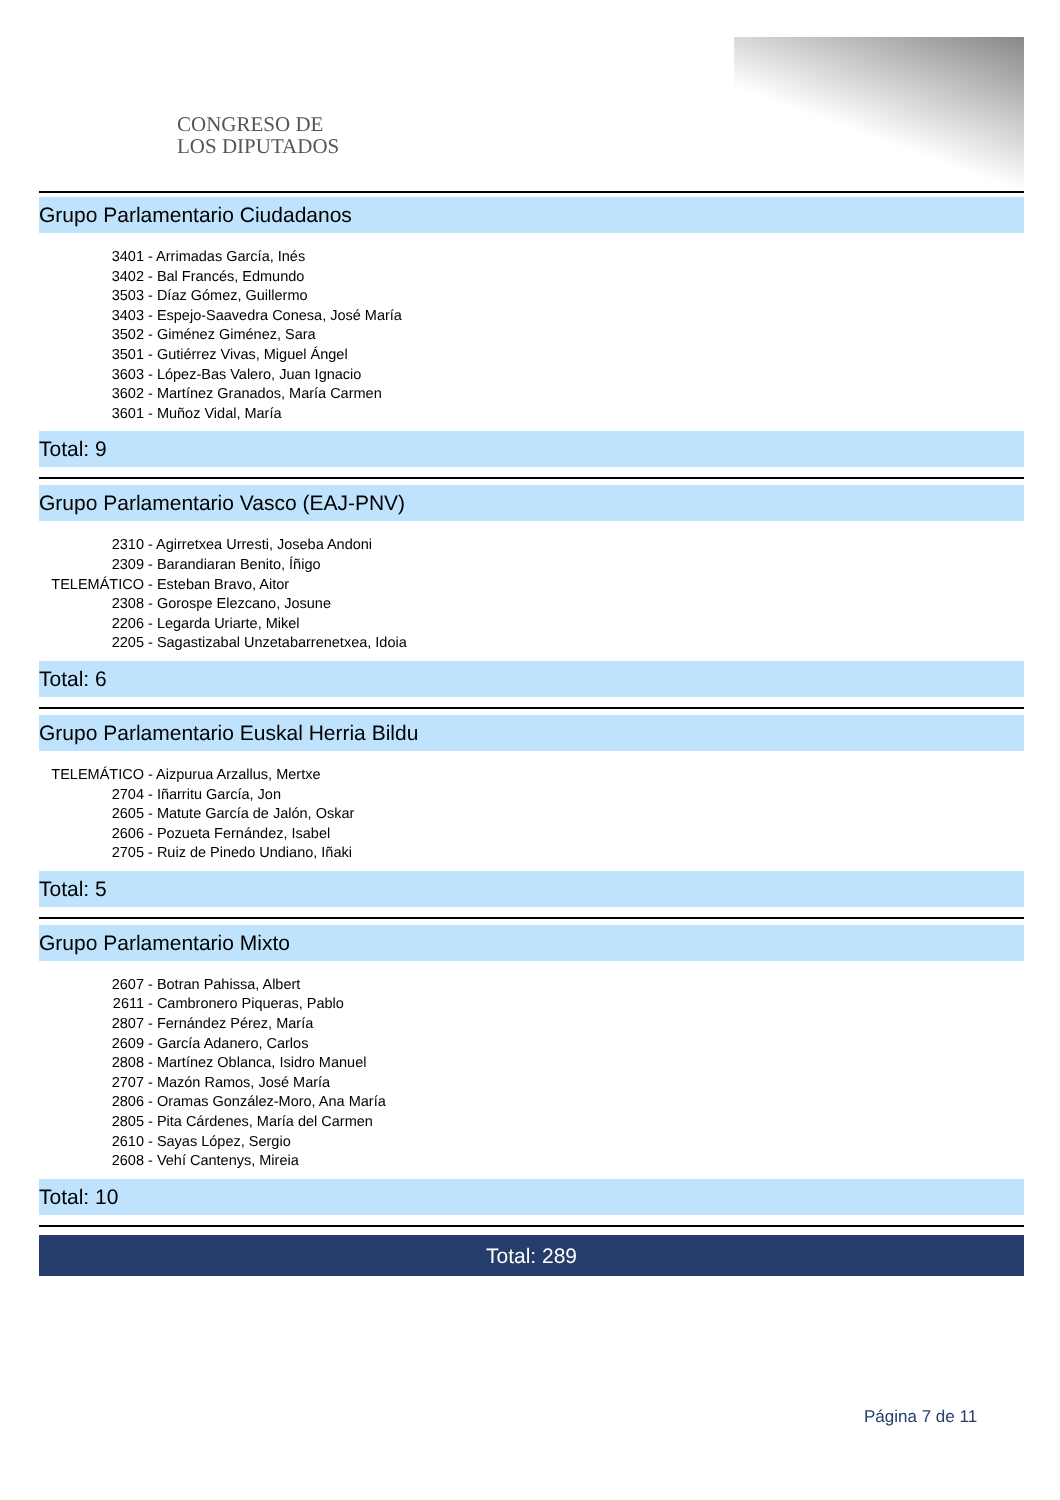CONGRESO DE
LOS DIPUTADOS
Grupo Parlamentario Ciudadanos
3401 - Arrimadas García, Inés
3402 - Bal Francés, Edmundo
3503 - Díaz Gómez, Guillermo
3403 - Espejo-Saavedra Conesa, José María
3502 - Giménez Giménez, Sara
3501 - Gutiérrez Vivas, Miguel Ángel
3603 - López-Bas Valero, Juan Ignacio
3602 - Martínez Granados, María Carmen
3601 - Muñoz Vidal, María
Total: 9
Grupo Parlamentario Vasco (EAJ-PNV)
2310 - Agirretxea Urresti, Joseba Andoni
2309 - Barandiaran Benito, Íñigo
TELEMÁTICO - Esteban Bravo, Aitor
2308 - Gorospe Elezcano, Josune
2206 - Legarda Uriarte, Mikel
2205 - Sagastizabal Unzetabarrenetxea, Idoia
Total: 6
Grupo Parlamentario Euskal Herria Bildu
TELEMÁTICO - Aizpurua Arzallus, Mertxe
2704 - Iñarritu García, Jon
2605 - Matute García de Jalón, Oskar
2606 - Pozueta Fernández, Isabel
2705 - Ruiz de Pinedo Undiano, Iñaki
Total: 5
Grupo Parlamentario Mixto
2607 - Botran Pahissa, Albert
2611 - Cambronero Piqueras, Pablo
2807 - Fernández Pérez, María
2609 - García Adanero, Carlos
2808 - Martínez Oblanca, Isidro Manuel
2707 - Mazón Ramos, José María
2806 - Oramas González-Moro, Ana María
2805 - Pita Cárdenes, María del Carmen
2610 - Sayas López, Sergio
2608 - Vehí Cantenys, Mireia
Total: 10
Total: 289
Página 7 de 11